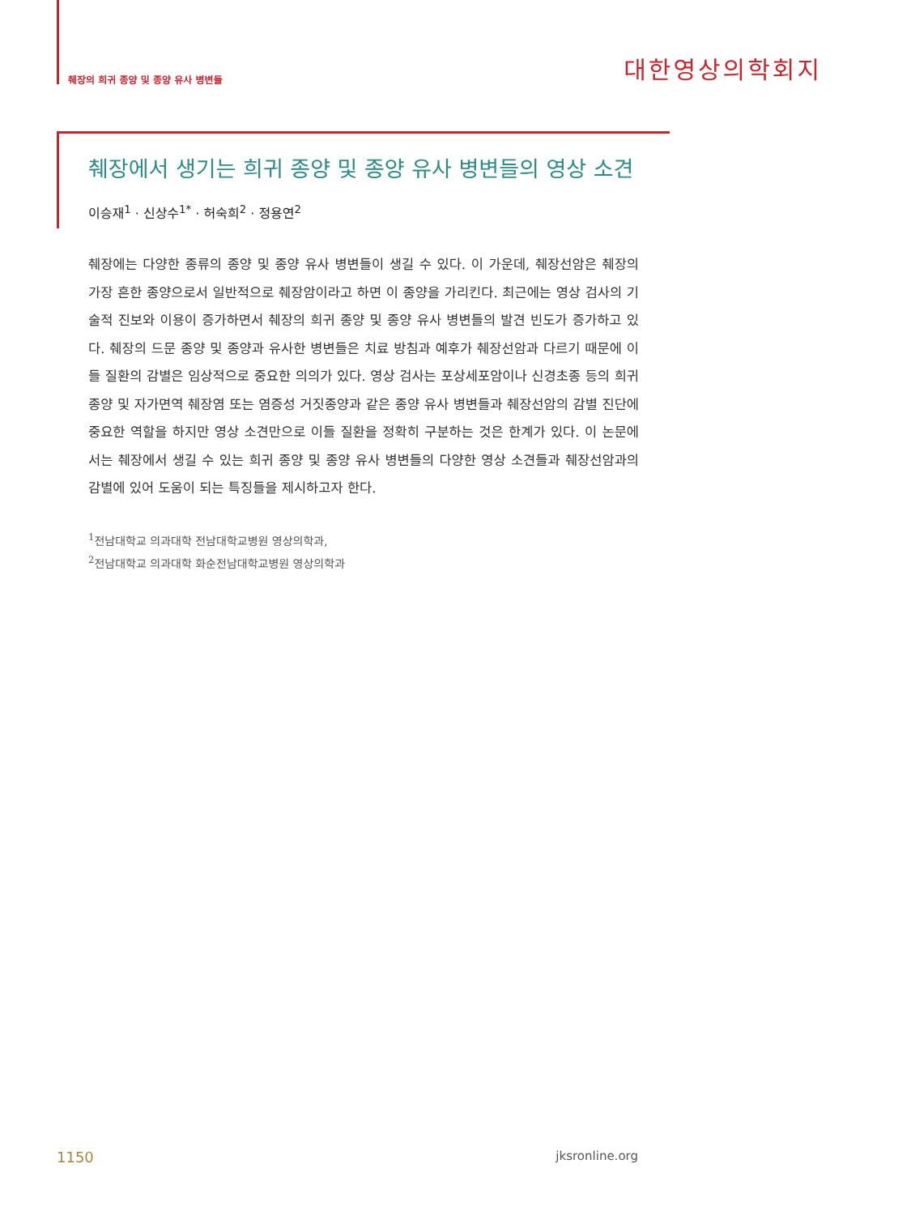췌장의 희귀 종양 및 종양 유사 병변들 대한영상의학회지
췌장에서 생기는 희귀 종양 및 종양 유사 병변들의 영상 소견
이승재<sup>1</sup> · 신상수<sup>1*</sup> · 허숙희<sup>2</sup> · 정용연<sup>2</sup>
췌장에는 다양한 종류의 종양 및 종양 유사 병변들이 생길 수 있다. 이 가운데, 췌장선암은 췌장의 가장 흔한 종양으로서 일반적으로 췌장암이라고 하면 이 종양을 가리킨다. 최근에는 영상 검사의 기술적 진보와 이용이 증가하면서 췌장의 희귀 종양 및 종양 유사 병변들의 발견 빈도가 증가하고 있다. 췌장의 드문 종양 및 종양과 유사한 병변들은 치료 방침과 예후가 췌장선암과 다르기 때문에 이들 질환의 감별은 임상적으로 중요한 의의가 있다. 영상 검사는 포상세포암이나 신경초종 등의 희귀 종양 및 자가면역 췌장염 또는 염증성 거짓종양과 같은 종양 유사 병변들과 췌장선암의 감별 진단에 중요한 역할을 하지만 영상 소견만으로 이들 질환을 정확히 구분하는 것은 한계가 있다. 이 논문에서는 췌장에서 생길 수 있는 희귀 종양 및 종양 유사 병변들의 다양한 영상 소견들과 췌장선암과의 감별에 있어 도움이 되는 특징들을 제시하고자 한다.
<sup>1</sup> 전남대학교 의과대학 전남대학교병원 영상의학과,
<sup>2</sup> 전남대학교 의과대학 화순전남대학교병원 영상의학과
1150 jksronline.org